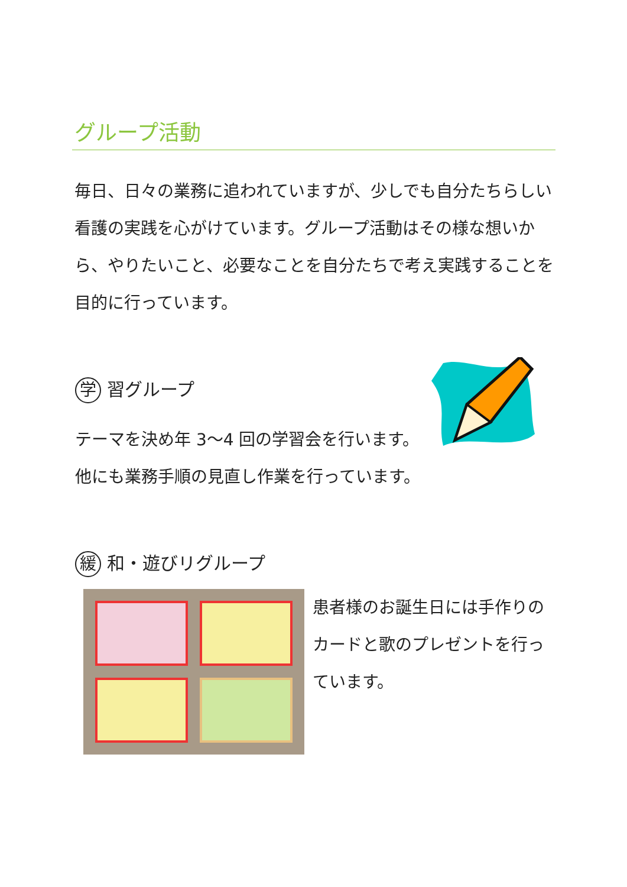グループ活動
毎日、日々の業務に追われていますが、少しでも自分たちらしい看護の実践を心がけています。グループ活動はその様な想いから、やりたいこと、必要なことを自分たちで考え実践することを目的に行っています。
学 習グループ
テーマを決め年 3～4 回の学習会を行います。他にも業務手順の見直し作業を行っています。
緩 和・遊びリグループ
患者様のお誕生日には手作りのカードと歌のプレゼントを行っています。